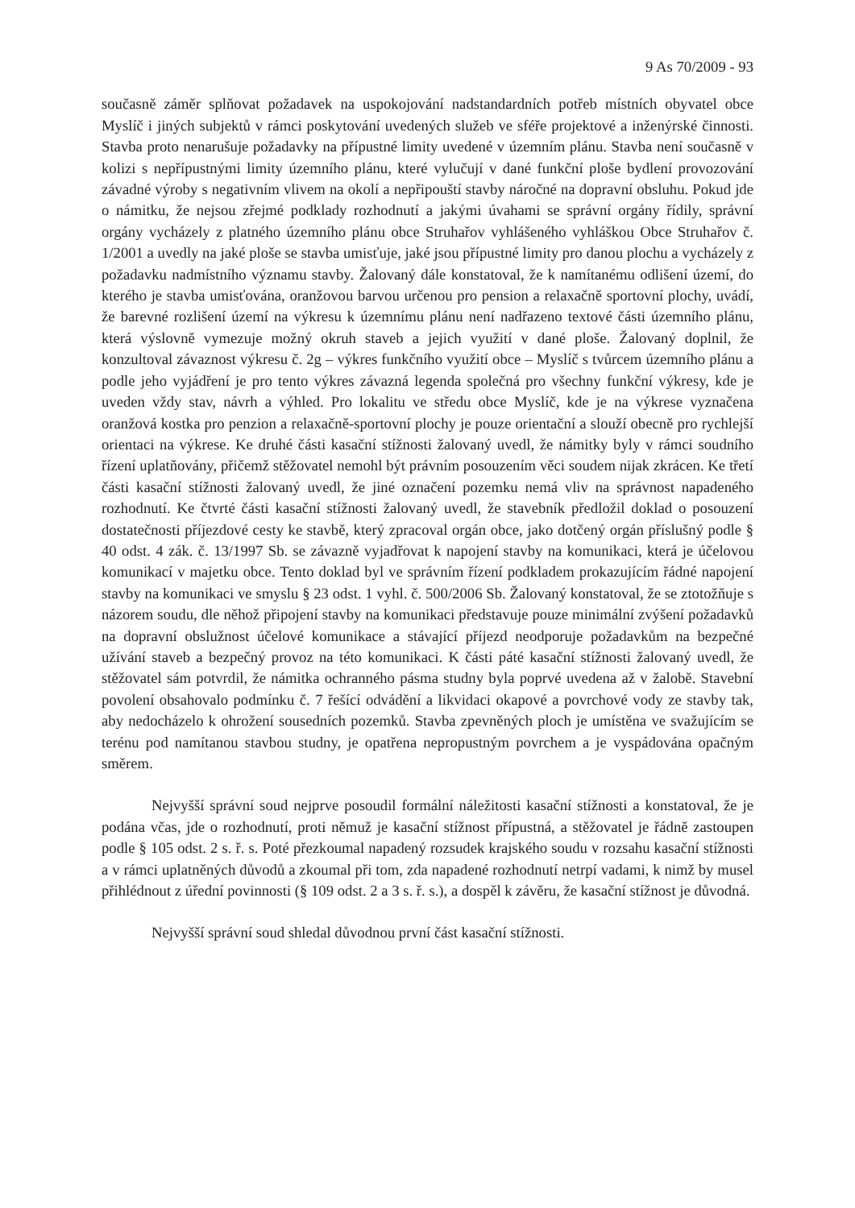9 As 70/2009 - 93
současně záměr splňovat požadavek na uspokojování nadstandardních potřeb místních obyvatel obce Myslíč i jiných subjektů v rámci poskytování uvedených služeb ve sféře projektové a inženýrské činnosti. Stavba proto nenarušuje požadavky na přípustné limity uvedené v územním plánu. Stavba není současně v kolizi s nepřípustnými limity územního plánu, které vylučují v dané funkční ploše bydlení provozování závadné výroby s negativním vlivem na okolí a nepřipouští stavby náročné na dopravní obsluhu. Pokud jde o námitku, že nejsou zřejmé podklady rozhodnutí a jakými úvahami se správní orgány řídily, správní orgány vycházely z platného územního plánu obce Struhařov vyhlášeného vyhláškou Obce Struhařov č. 1/2001 a uvedly na jaké ploše se stavba umisťuje, jaké jsou přípustné limity pro danou plochu a vycházely z požadavku nadmístního významu stavby. Žalovaný dále konstatoval, že k namítanému odlišení území, do kterého je stavba umisťována, oranžovou barvou určenou pro pension a relaxačně sportovní plochy, uvádí, že barevné rozlišení území na výkresu k územnímu plánu není nadřazeno textové části územního plánu, která výslovně vymezuje možný okruh staveb a jejich využití v dané ploše. Žalovaný doplnil, že konzultoval závaznost výkresu č. 2g – výkres funkčního využití obce – Myslíč s tvůrcem územního plánu a podle jeho vyjádření je pro tento výkres závazná legenda společná pro všechny funkční výkresy, kde je uveden vždy stav, návrh a výhled. Pro lokalitu ve středu obce Myslíč, kde je na výkrese vyznačena oranžová kostka pro penzion a relaxačně-sportovní plochy je pouze orientační a slouží obecně pro rychlejší orientaci na výkrese. Ke druhé části kasační stížnosti žalovaný uvedl, že námitky byly v rámci soudního řízení uplatňovány, přičemž stěžovatel nemohl být právním posouzením věci soudem nijak zkrácen. Ke třetí části kasační stížnosti žalovaný uvedl, že jiné označení pozemku nemá vliv na správnost napadeného rozhodnutí. Ke čtvrté části kasační stížnosti žalovaný uvedl, že stavebník předložil doklad o posouzení dostatečnosti příjezdové cesty ke stavbě, který zpracoval orgán obce, jako dotčený orgán příslušný podle § 40 odst. 4 zák. č. 13/1997 Sb. se závazně vyjadřovat k napojení stavby na komunikaci, která je účelovou komunikací v majetku obce. Tento doklad byl ve správním řízení podkladem prokazujícím řádné napojení stavby na komunikaci ve smyslu § 23 odst. 1 vyhl. č. 500/2006 Sb. Žalovaný konstatoval, že se ztotožňuje s názorem soudu, dle něhož připojení stavby na komunikaci představuje pouze minimální zvýšení požadavků na dopravní obslužnost účelové komunikace a stávající příjezd neodporuje požadavkům na bezpečné užívání staveb a bezpečný provoz na této komunikaci. K části páté kasační stížnosti žalovaný uvedl, že stěžovatel sám potvrdil, že námitka ochranného pásma studny byla poprvé uvedena až v žalobě. Stavební povolení obsahovalo podmínku č. 7 řešící odvádění a likvidaci okapové a povrchové vody ze stavby tak, aby nedocházelo k ohrožení sousedních pozemků. Stavba zpevněných ploch je umístěna ve svažujícím se terénu pod namítanou stavbou studny, je opatřena nepropustným povrchem a je vyspádována opačným směrem.
Nejvyšší správní soud nejprve posoudil formální náležitosti kasační stížnosti a konstatoval, že je podána včas, jde o rozhodnutí, proti němuž je kasační stížnost přípustná, a stěžovatel je řádně zastoupen podle § 105 odst. 2 s. ř. s. Poté přezkoumal napadený rozsudek krajského soudu v rozsahu kasační stížnosti a v rámci uplatněných důvodů a zkoumal při tom, zda napadené rozhodnutí netrpí vadami, k nimž by musel přihlédnout z úřední povinnosti (§ 109 odst. 2 a 3 s. ř. s.), a dospěl k závěru, že kasační stížnost je důvodná.
Nejvyšší správní soud shledal důvodnou první část kasační stížnosti.